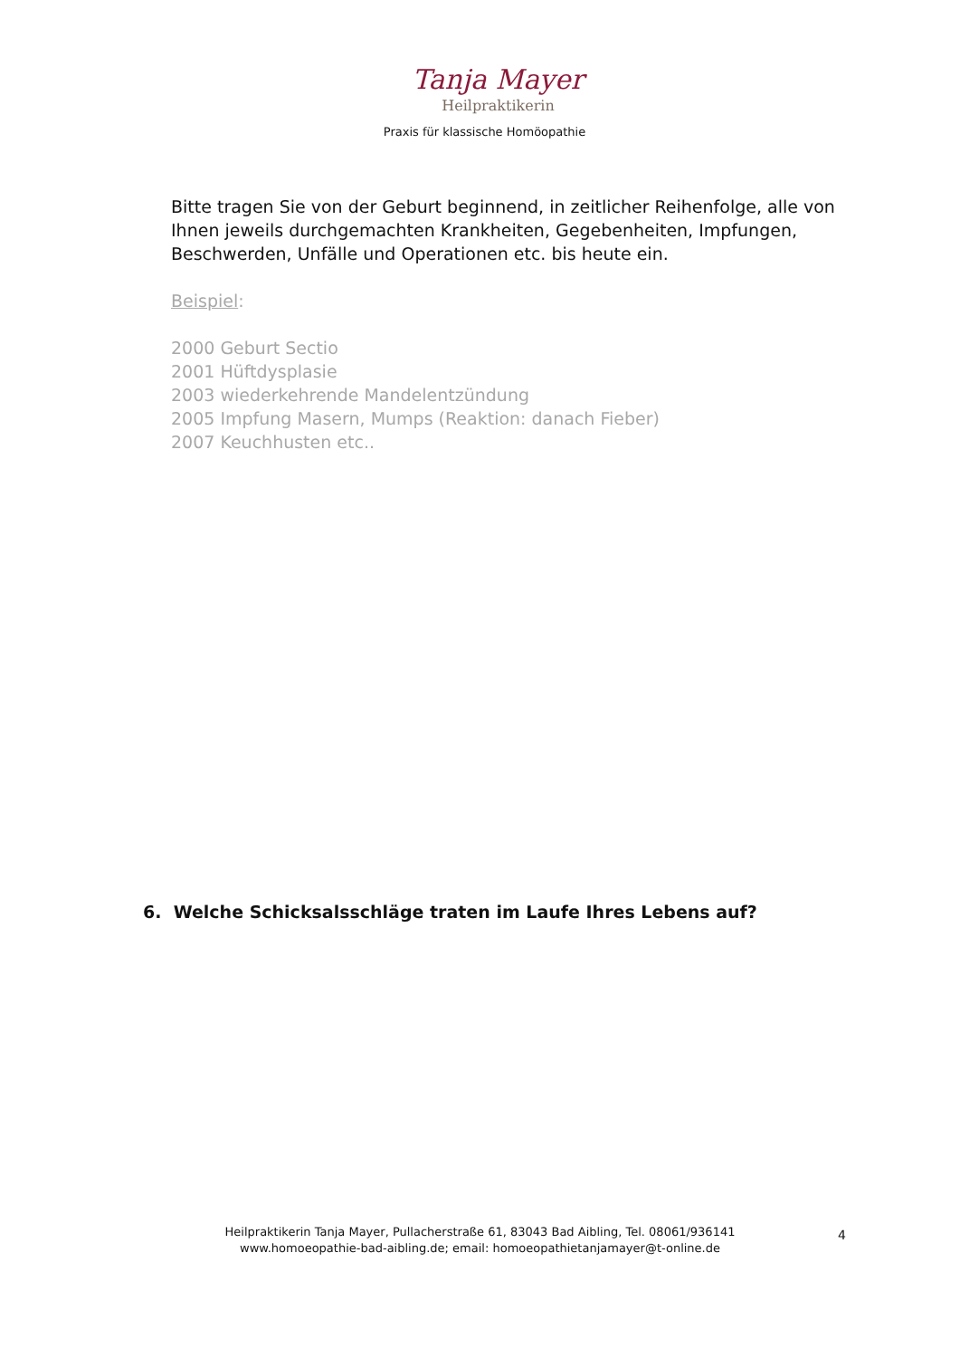Tanja Mayer
Heilpraktikerin
Praxis für klassische Homöopathie
Bitte tragen Sie von der Geburt beginnend, in zeitlicher Reihenfolge, alle von Ihnen jeweils durchgemachten Krankheiten, Gegebenheiten, Impfungen, Beschwerden, Unfälle und Operationen etc. bis heute ein.
Beispiel:
2000 Geburt Sectio
2001 Hüftdysplasie
2003 wiederkehrende Mandelentzündung
2005 Impfung Masern, Mumps (Reaktion: danach Fieber)
2007 Keuchhusten etc..
6. Welche Schicksalsschläge traten im Laufe Ihres Lebens auf?
Heilpraktikerin Tanja Mayer, Pullacherstraße 61, 83043 Bad Aibling, Tel. 08061/936141
www.homoeopathie-bad-aibling.de; email: homoeopathietanjamayer@t-online.de
4